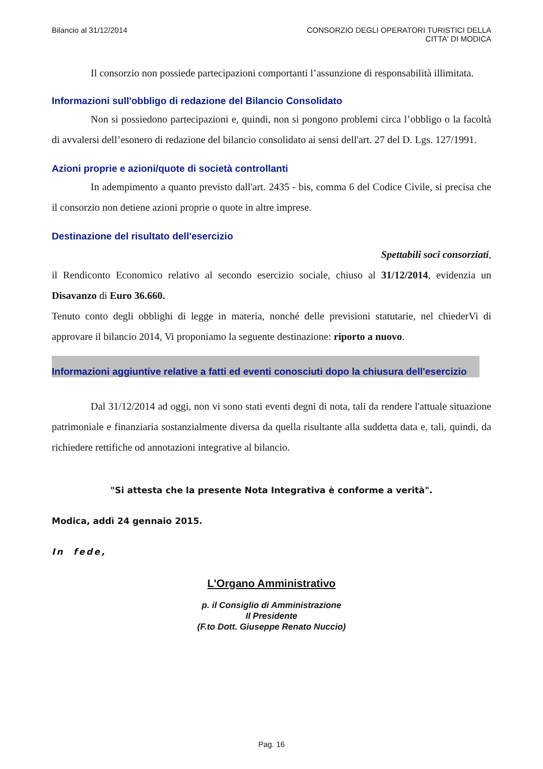Bilancio al 31/12/2014 CONSORZIO DEGLI OPERATORI TURISTICI DELLA
CITTA' DI MODICA
Il consorzio non possiede partecipazioni comportanti l’assunzione di responsabilità illimitata.
Informazioni sull'obbligo di redazione del Bilancio Consolidato
Non si possiedono partecipazioni e, quindi, non si pongono problemi circa l’obbligo o la facoltà di avvalersi dell’esonero di redazione del bilancio consolidato ai sensi dell'art. 27 del D. Lgs. 127/1991.
Azioni proprie e azioni/quote di società controllanti
In adempimento a quanto previsto dall'art. 2435 - bis, comma 6 del Codice Civile, si precisa che il consorzio non detiene azioni proprie o quote in altre imprese.
Destinazione del risultato dell'esercizio
Spettabili soci consorziati,
il Rendiconto Economico relativo al secondo esercizio sociale, chiuso al 31/12/2014, evidenzia un Disavanzo di Euro 36.660.
Tenuto conto degli obblighi di legge in materia, nonché delle previsioni statutarie, nel chiederVi di approvare il bilancio 2014, Vi proponiamo la seguente destinazione: riporto a nuovo.
Informazioni aggiuntive relative a fatti ed eventi conosciuti dopo la chiusura dell'esercizio
Dal 31/12/2014 ad oggi, non vi sono stati eventi degni di nota, tali da rendere l'attuale situazione patrimoniale e finanziaria sostanzialmente diversa da quella risultante alla suddetta data e, tali, quindi, da richiedere rettifiche od annotazioni integrative al bilancio.
"Si attesta che la presente Nota Integrativa è conforme a verità".
Modica, addì 24 gennaio 2015.
In fede,
L'Organo Amministrativo
p. il Consiglio di Amministrazione
Il Presidente
(F.to Dott. Giuseppe Renato Nuccio)
Pag. 16